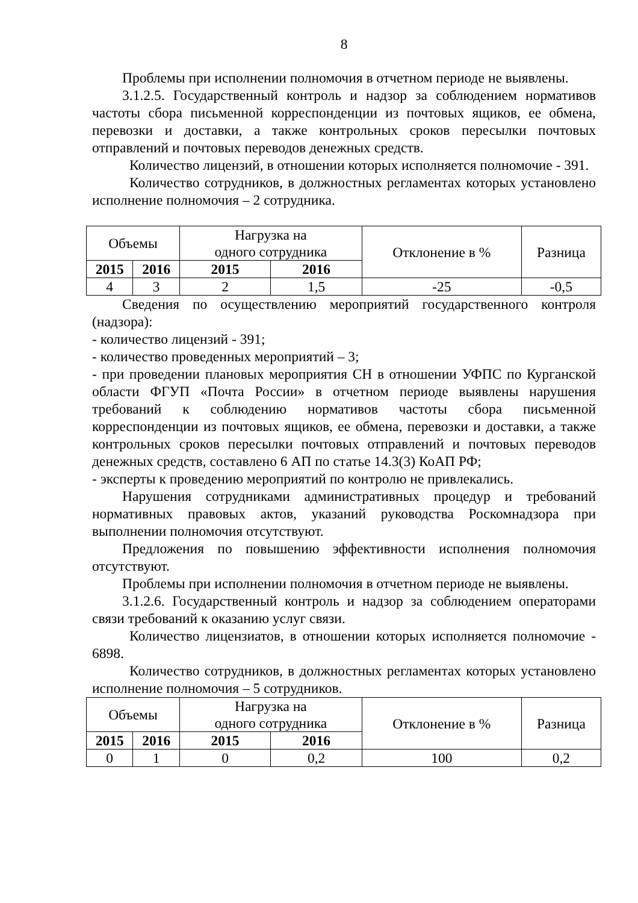8
Проблемы при исполнении полномочия в отчетном периоде не выявлены.
3.1.2.5. Государственный контроль и надзор за соблюдением нормативов частоты сбора письменной корреспонденции из почтовых ящиков, ее обмена, перевозки и доставки, а также контрольных сроков пересылки почтовых отправлений и почтовых переводов денежных средств.
Количество лицензий, в отношении которых исполняется полномочие - 391.
Количество сотрудников, в должностных регламентах которых установлено исполнение полномочия – 2 сотрудника.
| Объемы | | Нагрузка на одного сотрудника | | Отклонение в % | Разница |
| 2015 | 2016 | 2015 | 2016 | | |
| 4 | 3 | 2 | 1,5 | -25 | -0,5 |
Сведения по осуществлению мероприятий государственного контроля (надзора):
- количество лицензий - 391;
- количество проведенных мероприятий – 3;
- при проведении плановых мероприятия СН в отношении УФПС по Курганской области ФГУП «Почта России» в отчетном периоде выявлены нарушения требований к соблюдению нормативов частоты сбора письменной корреспонденции из почтовых ящиков, ее обмена, перевозки и доставки, а также контрольных сроков пересылки почтовых отправлений и почтовых переводов денежных средств, составлено 6 АП по статье 14.3(3) КоАП РФ;
- эксперты к проведению мероприятий по контролю не привлекались.
Нарушения сотрудниками административных процедур и требований нормативных правовых актов, указаний руководства Роскомнадзора при выполнении полномочия отсутствуют.
Предложения по повышению эффективности исполнения полномочия отсутствуют.
Проблемы при исполнении полномочия в отчетном периоде не выявлены.
3.1.2.6. Государственный контроль и надзор за соблюдением операторами связи требований к оказанию услуг связи.
Количество лицензиатов, в отношении которых исполняется полномочие - 6898.
Количество сотрудников, в должностных регламентах которых установлено исполнение полномочия – 5 сотрудников.
| Объемы | | Нагрузка на одного сотрудника | | Отклонение в % | Разница |
| 2015 | 2016 | 2015 | 2016 | | |
| 0 | 1 | 0 | 0,2 | 100 | 0,2 |